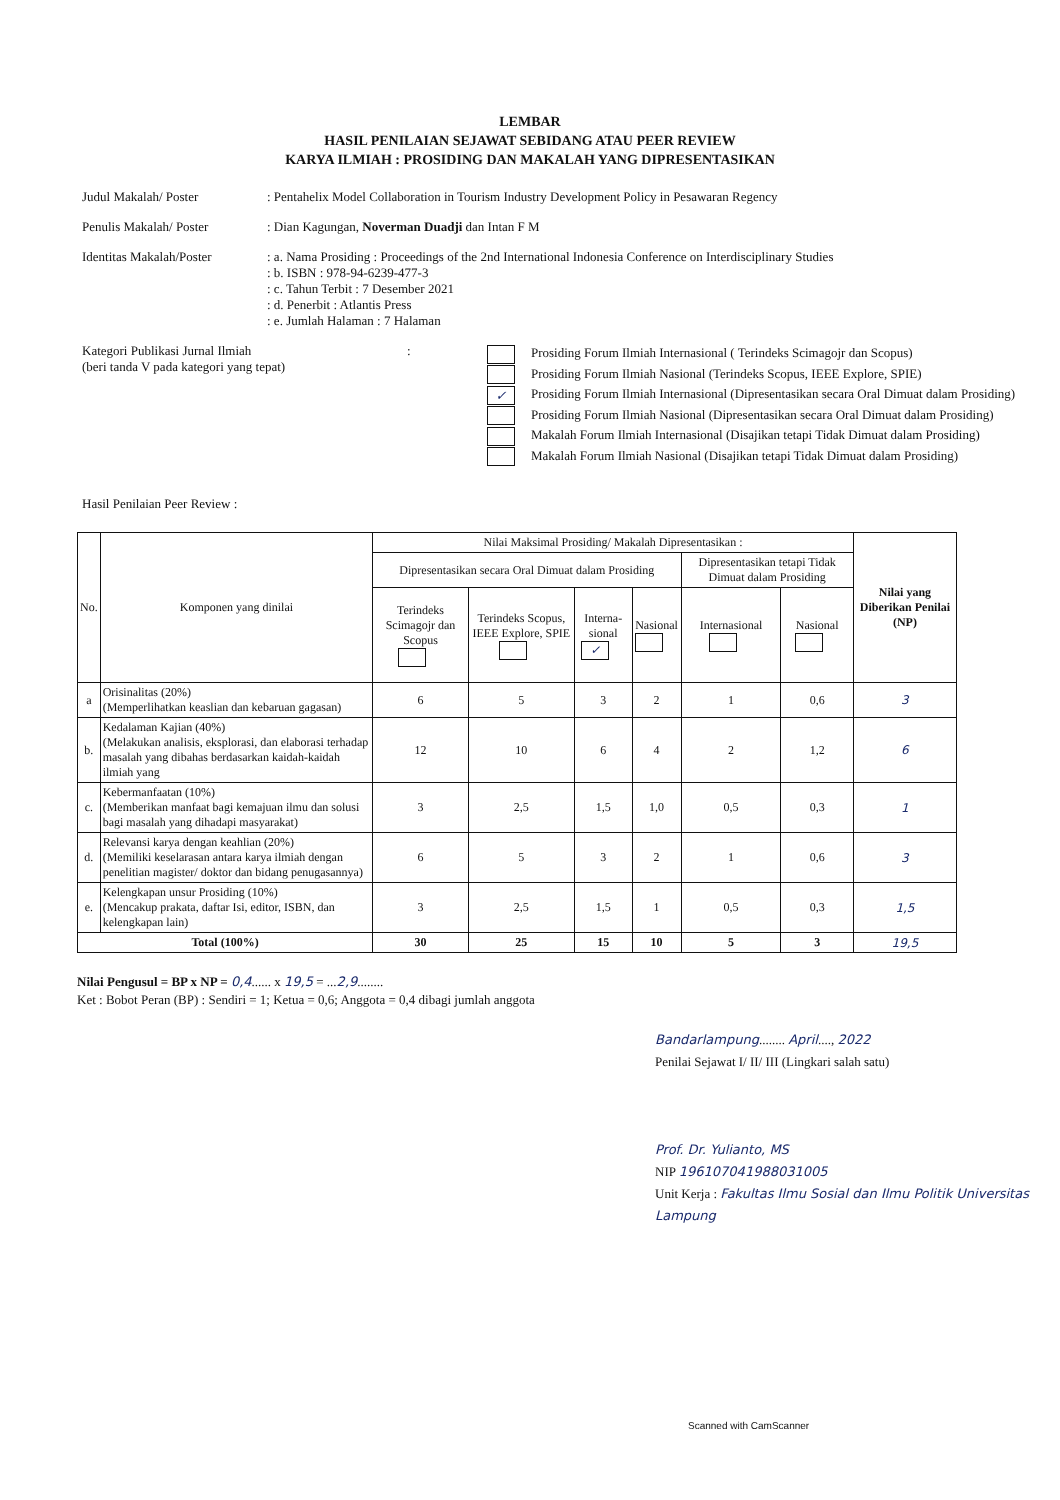LEMBAR
HASIL PENILAIAN SEJAWAT SEBIDANG ATAU PEER REVIEW
KARYA ILMIAH : PROSIDING DAN MAKALAH YANG DIPRESENTASIKAN
Judul Makalah/ Poster : Pentahelix Model Collaboration in Tourism Industry Development Policy in Pesawaran Regency
Penulis Makalah/ Poster : Dian Kagungan, Noverman Duadji dan Intan F M
Identitas Makalah/Poster
: a. Nama Prosiding : Proceedings of the 2nd International Indonesia Conference on Interdisciplinary Studies
: b. ISBN : 978-94-6239-477-3
: c. Tahun Terbit : 7 Desember 2021
: d. Penerbit : Atlantis Press
: e. Jumlah Halaman : 7 Halaman
Kategori Publikasi Jurnal Ilmiah
(beri tanda V pada kategori yang tepat)
:
Prosiding Forum Ilmiah Internasional ( Terindeks Scimagojr dan Scopus)
Prosiding Forum Ilmiah Nasional (Terindeks Scopus, IEEE Explore, SPIE)
✓ Prosiding Forum Ilmiah Internasional (Dipresentasikan secara Oral Dimuat dalam Prosiding)
Prosiding Forum Ilmiah Nasional (Dipresentasikan secara Oral Dimuat dalam Prosiding)
Makalah Forum Ilmiah Internasional (Disajikan tetapi Tidak Dimuat dalam Prosiding)
Makalah Forum Ilmiah Nasional (Disajikan tetapi Tidak Dimuat dalam Prosiding)
Hasil Penilaian Peer Review :
| No. | Komponen yang dinilai | Nilai Maksimal Prosiding/ Makalah Dipresentasikan : | | | | | | Nilai yang Diberikan Penilai (NP) |
| --- | --- | --- | --- | --- | --- | --- | --- | --- |
| | | Dipresentasikan secara Oral Dimuat dalam Prosiding | | | | Dipresentasikan tetapi Tidak Dimuat dalam Prosiding | | |
| | | Terindeks Scimagojr dan Scopus | Terindeks Scopus, IEEE Explore, SPIE | Interna-sional ✓ | Nasional | Internasional | Nasional | |
| a | Orisinalitas (20%) (Memperlihatkan keaslian dan kebaruan gagasan) | 6 | 5 | 3 | 2 | 1 | 0,6 | 3 |
| b. | Kedalaman Kajian (40%) (Melakukan analisis, eksplorasi, dan elaborasi terhadap masalah yang dibahas berdasarkan kaidah-kaidah ilmiah yang | 12 | 10 | 6 | 4 | 2 | 1,2 | 6 |
| c. | Kebermanfaatan (10%) (Memberikan manfaat bagi kemajuan ilmu dan solusi bagi masalah yang dihadapi masyarakat) | 3 | 2,5 | 1,5 | 1,0 | 0,5 | 0,3 | 1 |
| d. | Relevansi karya dengan keahlian (20%) (Memiliki keselarasan antara karya ilmiah dengan penelitian magister/ doktor dan bidang penugasannya) | 6 | 5 | 3 | 2 | 1 | 0,6 | 3 |
| e. | Kelengkapan unsur Prosiding (10%) (Mencakup prakata, daftar Isi, editor, ISBN, dan kelengkapan lain) | 3 | 2,5 | 1,5 | 1 | 0,5 | 0,3 | 1,5 |
| Total (100%) | | 30 | 25 | 15 | 10 | 5 | 3 | 19,5 |
Nilai Pengusul = BP x NP = 0,4...... x 19,5 = ...2,9........
Ket : Bobot Peran (BP) : Sendiri = 1; Ketua = 0,6; Anggota = 0,4 dibagi jumlah anggota
Bandarlampung........ April...., 2022
Penilai Sejawat I/ II/ III (Lingkari salah satu)
Prof. Dr. Yulianto, MS
NIP 196107041988031005
Unit Kerja : Fakultas Ilmu Sosial dan Ilmu Politik Universitas Lampung
Scanned with CamScanner